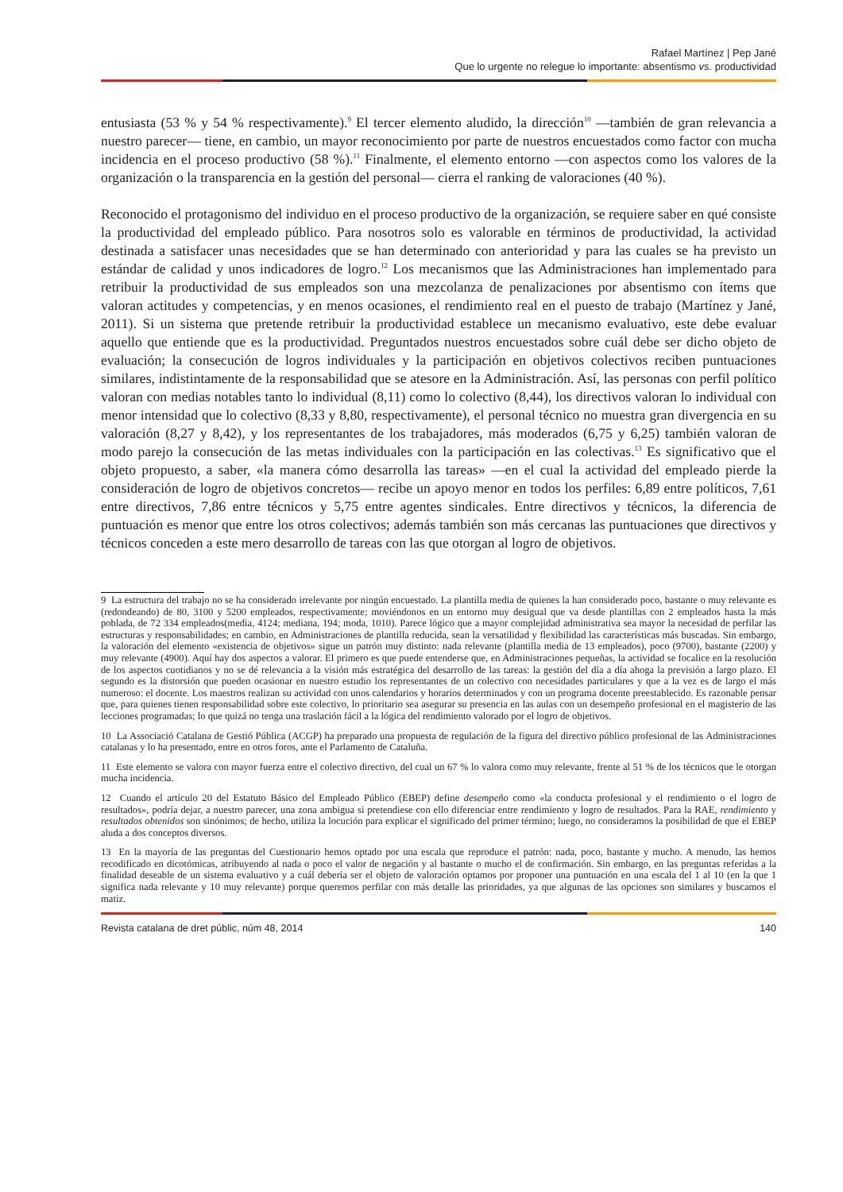Rafael Martínez | Pep Jané
Que lo urgente no relegue lo importante: absentismo vs. productividad
entusiasta (53 % y 54 % respectivamente).<sup>9</sup> El tercer elemento aludido, la dirección<sup>10</sup> —también de gran relevancia a nuestro parecer— tiene, en cambio, un mayor reconocimiento por parte de nuestros encuestados como factor con mucha incidencia en el proceso productivo (58 %).<sup>11</sup> Finalmente, el elemento entorno —con aspectos como los valores de la organización o la transparencia en la gestión del personal— cierra el ranking de valoraciones (40 %).
Reconocido el protagonismo del individuo en el proceso productivo de la organización, se requiere saber en qué consiste la productividad del empleado público. Para nosotros solo es valorable en términos de productividad, la actividad destinada a satisfacer unas necesidades que se han determinado con anterioridad y para las cuales se ha previsto un estándar de calidad y unos indicadores de logro.<sup>12</sup> Los mecanismos que las Administraciones han implementado para retribuir la productividad de sus empleados son una mezcolanza de penalizaciones por absentismo con ítems que valoran actitudes y competencias, y en menos ocasiones, el rendimiento real en el puesto de trabajo (Martínez y Jané, 2011). Si un sistema que pretende retribuir la productividad establece un mecanismo evaluativo, este debe evaluar aquello que entiende que es la productividad. Preguntados nuestros encuestados sobre cuál debe ser dicho objeto de evaluación; la consecución de logros individuales y la participación en objetivos colectivos reciben puntuaciones similares, indistintamente de la responsabilidad que se atesore en la Administración. Así, las personas con perfil político valoran con medias notables tanto lo individual (8,11) como lo colectivo (8,44), los directivos valoran lo individual con menor intensidad que lo colectivo (8,33 y 8,80, respectivamente), el personal técnico no muestra gran divergencia en su valoración (8,27 y 8,42), y los representantes de los trabajadores, más moderados (6,75 y 6,25) también valoran de modo parejo la consecución de las metas individuales con la participación en las colectivas.<sup>13</sup> Es significativo que el objeto propuesto, a saber, «la manera cómo desarrolla las tareas» —en el cual la actividad del empleado pierde la consideración de logro de objetivos concretos— recibe un apoyo menor en todos los perfiles: 6,89 entre políticos, 7,61 entre directivos, 7,86 entre técnicos y 5,75 entre agentes sindicales. Entre directivos y técnicos, la diferencia de puntuación es menor que entre los otros colectivos; además también son más cercanas las puntuaciones que directivos y técnicos conceden a este mero desarrollo de tareas con las que otorgan al logro de objetivos.
9 La estructura del trabajo no se ha considerado irrelevante por ningún encuestado. La plantilla media de quienes la han considerado poco, bastante o muy relevante es (redondeando) de 80, 3100 y 5200 empleados, respectivamente; moviéndonos en un entorno muy desigual que va desde plantillas con 2 empleados hasta la más poblada, de 72 334 empleados(media, 4124; mediana, 194; moda, 1010). Parece lógico que a mayor complejidad administrativa sea mayor la necesidad de perfilar las estructuras y responsabilidades; en cambio, en Administraciones de plantilla reducida, sean la versatilidad y flexibilidad las características más buscadas. Sin embargo, la valoración del elemento «existencia de objetivos» sigue un patrón muy distinto: nada relevante (plantilla media de 13 empleados), poco (9700), bastante (2200) y muy relevante (4900). Aquí hay dos aspectos a valorar. El primero es que puede entenderse que, en Administraciones pequeñas, la actividad se focalice en la resolución de los aspectos cuotidianos y no se dé relevancia a la visión más estratégica del desarrollo de las tareas: la gestión del día a día ahoga la previsión a largo plazo. El segundo es la distorsión que pueden ocasionar en nuestro estudio los representantes de un colectivo con necesidades particulares y que a la vez es de largo el más numeroso: el docente. Los maestros realizan su actividad con unos calendarios y horarios determinados y con un programa docente preestablecido. Es razonable pensar que, para quienes tienen responsabilidad sobre este colectivo, lo prioritario sea asegurar su presencia en las aulas con un desempeño profesional en el magisterio de las lecciones programadas; lo que quizá no tenga una traslación fácil a la lógica del rendimiento valorado por el logro de objetivos.
10 La Associació Catalana de Gestió Pública (ACGP) ha preparado una propuesta de regulación de la figura del directivo público profesional de las Administraciones catalanas y lo ha presentado, entre en otros foros, ante el Parlamento de Cataluña.
11 Este elemento se valora con mayor fuerza entre el colectivo directivo, del cual un 67 % lo valora como muy relevante, frente al 51 % de los técnicos que le otorgan mucha incidencia.
12 Cuando el artículo 20 del Estatuto Básico del Empleado Público (EBEP) define desempeño como «la conducta profesional y el rendimiento o el logro de resultados», podría dejar, a nuestro parecer, una zona ambigua si pretendiese con ello diferenciar entre rendimiento y logro de resultados. Para la RAE, rendimiento y resultados obtenidos son sinónimos; de hecho, utiliza la locución para explicar el significado del primer término; luego, no consideramos la posibilidad de que el EBEP aluda a dos conceptos diversos.
13 En la mayoría de las preguntas del Cuestionario hemos optado por una escala que reproduce el patrón: nada, poco, bastante y mucho. A menudo, las hemos recodificado en dicotómicas, atribuyendo al nada o poco el valor de negación y al bastante o mucho el de confirmación. Sin embargo, en las preguntas referidas a la finalidad deseable de un sistema evaluativo y a cuál debería ser el objeto de valoración optamos por proponer una puntuación en una escala del 1 al 10 (en la que 1 significa nada relevante y 10 muy relevante) porque queremos perfilar con más detalle las prioridades, ya que algunas de las opciones son similares y buscamos el matiz.
Revista catalana de dret públic, núm 48, 2014 140